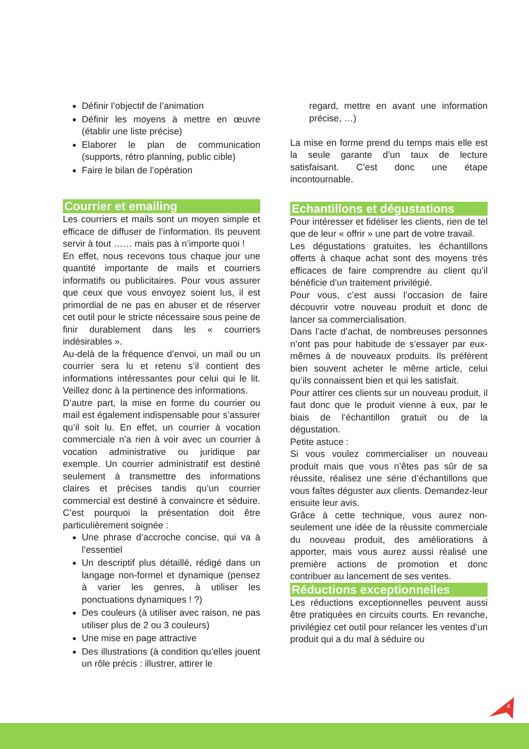Définir l’objectif de l’animation
Définir les moyens à mettre en œuvre (établir une liste précise)
Elaborer le plan de communication (supports, rétro planning, public cible)
Faire le bilan de l’opération
Courrier et emailing
Les courriers et mails sont un moyen simple et efficace de diffuser de l’information. Ils peuvent servir à tout …… mais pas à n’importe quoi !
En effet, nous recevons tous chaque jour une quantité importante de mails et courriers informatifs ou publicitaires. Pour vous assurer que ceux que vous envoyez soient lus, il est primordial de ne pas en abuser et de réserver cet outil pour le stricte nécessaire sous peine de finir durablement dans les « courriers indésirables ».
Au-delà de la fréquence d’envoi, un mail ou un courrier sera lu et retenu s’il contient des informations intéressantes pour celui qui le lit. Veillez donc à la pertinence des informations.
D’autre part, la mise en forme du courrier ou mail est également indispensable pour s’assurer qu’il soit lu. En effet, un courrier à vocation commerciale n’a rien à voir avec un courrier à vocation administrative ou juridique par exemple. Un courrier administratif est destiné seulement à transmettre des informations claires et précises tandis qu’un courrier commercial est destiné à convaincre et séduire. C’est pourquoi la présentation doit être particulièrement soignée :
Une phrase d’accroche concise, qui va à l’essentiel
Un descriptif plus détaillé, rédigé dans un langage non-formel et dynamique (pensez à varier les genres, à utiliser les ponctuations dynamiques ! ?)
Des couleurs (à utiliser avec raison, ne pas utiliser plus de 2 ou 3 couleurs)
Une mise en page attractive
Des illustrations (à condition qu’elles jouent un rôle précis : illustrer, attirer le
regard, mettre en avant une information précise, …)
La mise en forme prend du temps mais elle est la seule garante d’un taux de lecture satisfaisant. C’est donc une étape incontournable.
Echantillons et dégustations
Pour intéresser et fidéliser les clients, rien de tel que de leur « offrir » une part de votre travail.
Les dégustations gratuites, les échantillons offerts à chaque achat sont des moyens très efficaces de faire comprendre au client qu’il bénéficie d’un traitement privilégié.
Pour vous, c’est aussi l’occasion de faire découvrir votre nouveau produit et donc de lancer sa commercialisation.
Dans l’acte d’achat, de nombreuses personnes n’ont pas pour habitude de s’essayer par eux-mêmes à de nouveaux produits. Ils préfèrent bien souvent acheter le même article, celui qu’ils connaissent bien et qui les satisfait.
Pour attirer ces clients sur un nouveau produit, il faut donc que le produit vienne à eux, par le biais de l’échantillon gratuit ou de la dégustation.
Petite astuce :
Si vous voulez commercialiser un nouveau produit mais que vous n’êtes pas sûr de sa réussite, réalisez une série d’échantillons que vous faîtes déguster aux clients. Demandez-leur ensuite leur avis.
Grâce à cette technique, vous aurez non-seulement une idée de la réussite commerciale du nouveau produit, des améliorations à apporter, mais vous aurez aussi réalisé une première actions de promotion et donc contribuer au lancement de ses ventes.
Réductions exceptionnelles
Les réductions exceptionnelles peuvent aussi être pratiquées en circuits courts. En revanche, privilégiez cet outil pour relancer les ventes d’un produit qui a du mal à séduire ou
4